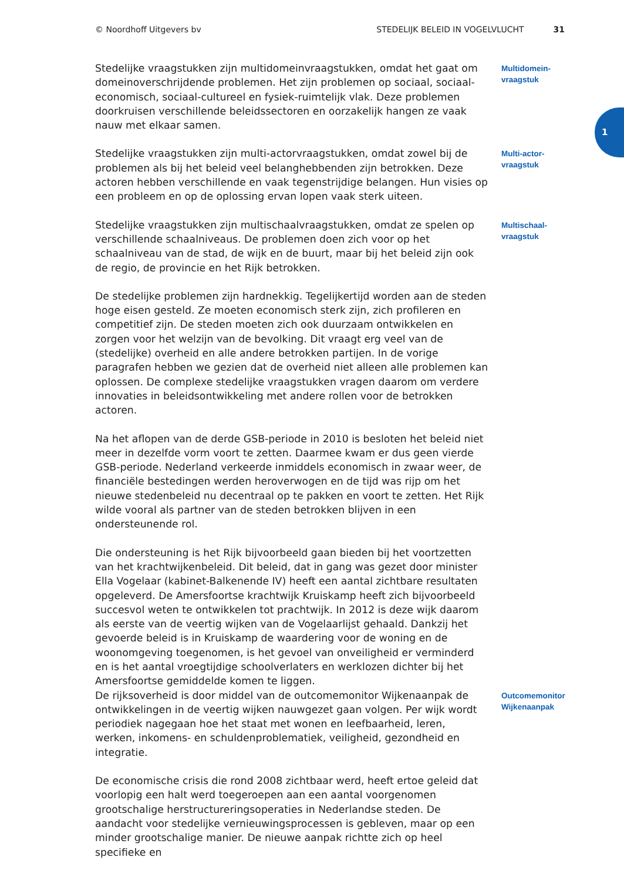© Noordhoff Uitgevers bv STEDELIJK BELEID IN VOGELVLUCHT 31
1
Stedelijke vraagstukken zijn multidomeinvraagstukken, omdat het gaat om domeinoverschrijdende problemen. Het zijn problemen op sociaal, sociaal-economisch, sociaal-cultureel en fysiek-ruimtelijk vlak. Deze problemen doorkruisen verschillende beleidssectoren en oorzakelijk hangen ze vaak nauw met elkaar samen.
Multidomein-
vraagstuk
Stedelijke vraagstukken zijn multi-actorvraagstukken, omdat zowel bij de problemen als bij het beleid veel belanghebbenden zijn betrokken. Deze actoren hebben verschillende en vaak tegenstrijdige belangen. Hun visies op een probleem en op de oplossing ervan lopen vaak sterk uiteen.
Multi-actor-
vraagstuk
Stedelijke vraagstukken zijn multischaalvraagstukken, omdat ze spelen op verschillende schaalniveaus. De problemen doen zich voor op het schaalniveau van de stad, de wijk en de buurt, maar bij het beleid zijn ook de regio, de provincie en het Rijk betrokken.
Multischaal-
vraagstuk
De stedelijke problemen zijn hardnekkig. Tegelijkertijd worden aan de steden hoge eisen gesteld. Ze moeten economisch sterk zijn, zich profileren en competitief zijn. De steden moeten zich ook duurzaam ontwikkelen en zorgen voor het welzijn van de bevolking. Dit vraagt erg veel van de (stedelijke) overheid en alle andere betrokken partijen. In de vorige paragrafen hebben we gezien dat de overheid niet alleen alle problemen kan oplossen. De complexe stedelijke vraagstukken vragen daarom om verdere innovaties in beleidsontwikkeling met andere rollen voor de betrokken actoren.
Na het aflopen van de derde GSB-periode in 2010 is besloten het beleid niet meer in dezelfde vorm voort te zetten. Daarmee kwam er dus geen vierde GSB-periode. Nederland verkeerde inmiddels economisch in zwaar weer, de financiële bestedingen werden heroverwogen en de tijd was rijp om het nieuwe stedenbeleid nu decentraal op te pakken en voort te zetten. Het Rijk wilde vooral als partner van de steden betrokken blijven in een ondersteunende rol.
Die ondersteuning is het Rijk bijvoorbeeld gaan bieden bij het voortzetten van het krachtwijkenbeleid. Dit beleid, dat in gang was gezet door minister Ella Vogelaar (kabinet-Balkenende IV) heeft een aantal zichtbare resultaten opgeleverd. De Amersfoortse krachtwijk Kruiskamp heeft zich bijvoorbeeld succesvol weten te ontwikkelen tot prachtwijk. In 2012 is deze wijk daarom als eerste van de veertig wijken van de Vogelaarlijst gehaald. Dankzij het gevoerde beleid is in Kruiskamp de waardering voor de woning en de woonomgeving toegenomen, is het gevoel van onveiligheid er verminderd en is het aantal vroegtijdige schoolverlaters en werklozen dichter bij het Amersfoortse gemiddelde komen te liggen.
De rijksoverheid is door middel van de outcomemonitor Wijkenaanpak de ontwikkelingen in de veertig wijken nauwgezet gaan volgen. Per wijk wordt periodiek nagegaan hoe het staat met wonen en leefbaarheid, leren, werken, inkomens- en schuldenproblematiek, veiligheid, gezondheid en integratie.
Outcomemonitor
Wijkenaanpak
De economische crisis die rond 2008 zichtbaar werd, heeft ertoe geleid dat voorlopig een halt werd toegeroepen aan een aantal voorgenomen grootschalige herstructureringsoperaties in Nederlandse steden. De aandacht voor stedelijke vernieuwingsprocessen is gebleven, maar op een minder grootschalige manier. De nieuwe aanpak richtte zich op heel specifieke en